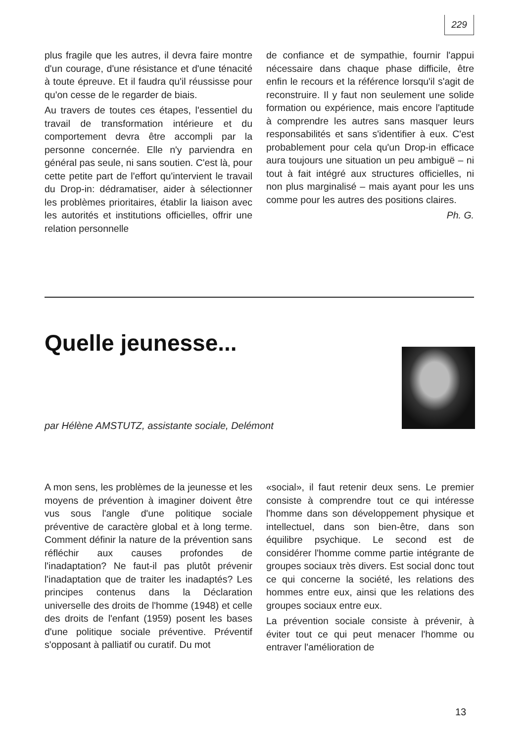229
plus fragile que les autres, il devra faire montre d'un courage, d'une résistance et d'une ténacité à toute épreuve. Et il faudra qu'il réussisse pour qu'on cesse de le regarder de biais.
Au travers de toutes ces étapes, l'essentiel du travail de transformation intérieure et du comportement devra être accompli par la personne concernée. Elle n'y parviendra en général pas seule, ni sans soutien. C'est là, pour cette petite part de l'effort qu'intervient le travail du Drop-in: dédramatiser, aider à sélectionner les problèmes prioritaires, établir la liaison avec les autorités et institutions officielles, offrir une relation personnelle
de confiance et de sympathie, fournir l'appui nécessaire dans chaque phase difficile, être enfin le recours et la référence lorsqu'il s'agit de reconstruire. Il y faut non seulement une solide formation ou expérience, mais encore l'aptitude à comprendre les autres sans masquer leurs responsabilités et sans s'identifier à eux. C'est probablement pour cela qu'un Drop-in efficace aura toujours une situation un peu ambiguë – ni tout à fait intégré aux structures officielles, ni non plus marginalisé – mais ayant pour les uns comme pour les autres des positions claires.
Ph. G.
Quelle jeunesse...
par Hélène AMSTUTZ, assistante sociale, Delémont
A mon sens, les problèmes de la jeunesse et les moyens de prévention à imaginer doivent être vus sous l'angle d'une politique sociale préventive de caractère global et à long terme. Comment définir la nature de la prévention sans réfléchir aux causes profondes de l'inadaptation? Ne faut-il pas plutôt prévenir l'inadaptation que de traiter les inadaptés? Les principes contenus dans la Déclaration universelle des droits de l'homme (1948) et celle des droits de l'enfant (1959) posent les bases d'une politique sociale préventive. Préventif s'opposant à palliatif ou curatif. Du mot
«social», il faut retenir deux sens. Le premier consiste à comprendre tout ce qui intéresse l'homme dans son développement physique et intellectuel, dans son bien-être, dans son équilibre psychique. Le second est de considérer l'homme comme partie intégrante de groupes sociaux très divers. Est social donc tout ce qui concerne la société, les relations des hommes entre eux, ainsi que les relations des groupes sociaux entre eux.
La prévention sociale consiste à prévenir, à éviter tout ce qui peut menacer l'homme ou entraver l'amélioration de
13